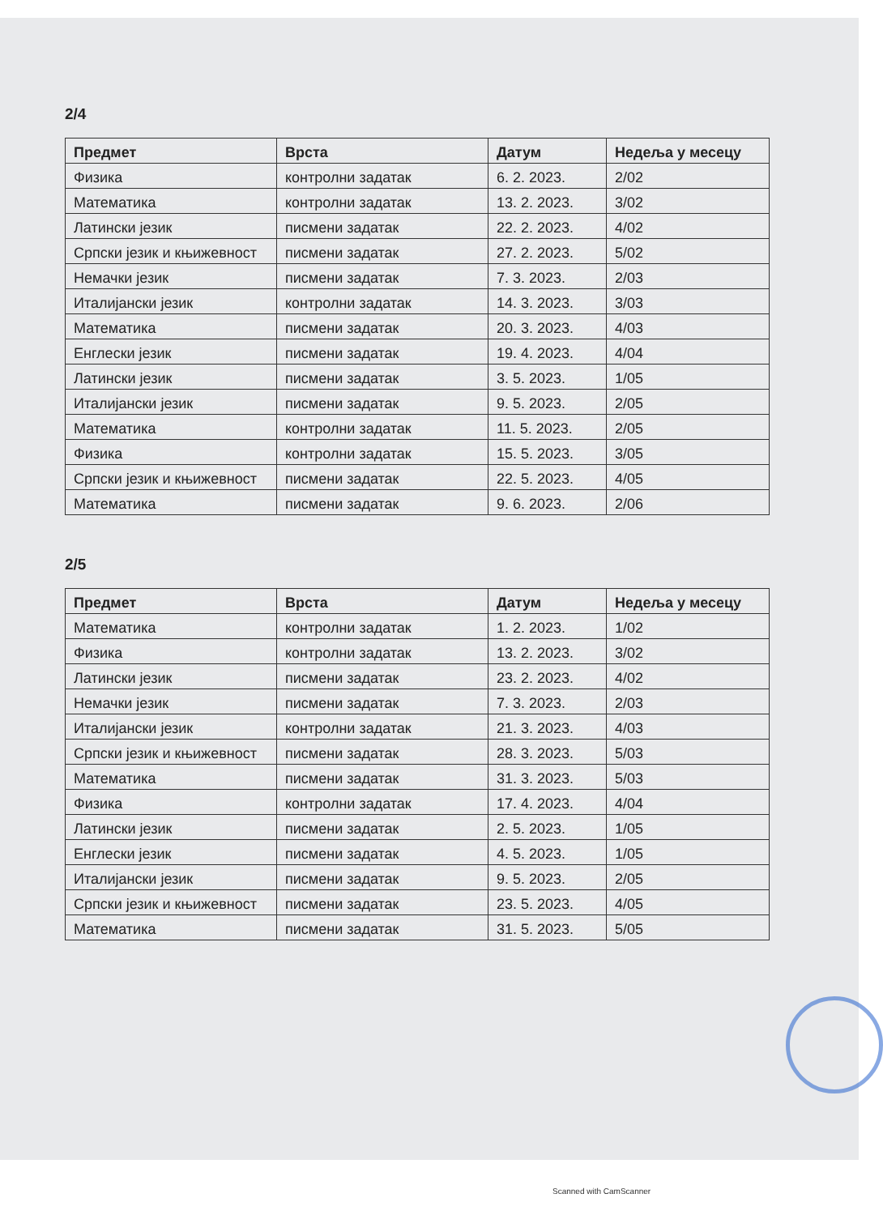2/4
| Предмет | Врста | Датум | Недеља у месецу |
| --- | --- | --- | --- |
| Физика | контролни задатак | 6. 2. 2023. | 2/02 |
| Математика | контролни задатак | 13. 2. 2023. | 3/02 |
| Латински језик | писмени задатак | 22. 2. 2023. | 4/02 |
| Српски језик и књижевност | писмени задатак | 27. 2. 2023. | 5/02 |
| Немачки језик | писмени задатак | 7. 3. 2023. | 2/03 |
| Италијански језик | контролни задатак | 14. 3. 2023. | 3/03 |
| Математика | писмени задатак | 20. 3. 2023. | 4/03 |
| Енглески језик | писмени задатак | 19. 4. 2023. | 4/04 |
| Латински језик | писмени задатак | 3. 5. 2023. | 1/05 |
| Италијански језик | писмени задатак | 9. 5. 2023. | 2/05 |
| Математика | контролни задатак | 11. 5. 2023. | 2/05 |
| Физика | контролни задатак | 15. 5. 2023. | 3/05 |
| Српски језик и књижевност | писмени задатак | 22. 5. 2023. | 4/05 |
| Математика | писмени задатак | 9. 6. 2023. | 2/06 |
2/5
| Предмет | Врста | Датум | Недеља у месецу |
| --- | --- | --- | --- |
| Математика | контролни задатак | 1. 2. 2023. | 1/02 |
| Физика | контролни задатак | 13. 2. 2023. | 3/02 |
| Латински језик | писмени задатак | 23. 2. 2023. | 4/02 |
| Немачки језик | писмени задатак | 7. 3. 2023. | 2/03 |
| Италијански језик | контролни задатак | 21. 3. 2023. | 4/03 |
| Српски језик и књижевност | писмени задатак | 28. 3. 2023. | 5/03 |
| Математика | писмени задатак | 31. 3. 2023. | 5/03 |
| Физика | контролни задатак | 17. 4. 2023. | 4/04 |
| Латински језик | писмени задатак | 2. 5. 2023. | 1/05 |
| Енглески језик | писмени задатак | 4. 5. 2023. | 1/05 |
| Италијански језик | писмени задатак | 9. 5. 2023. | 2/05 |
| Српски језик и књижевност | писмени задатак | 23. 5. 2023. | 4/05 |
| Математика | писмени задатак | 31. 5. 2023. | 5/05 |
Scanned with CamScanner